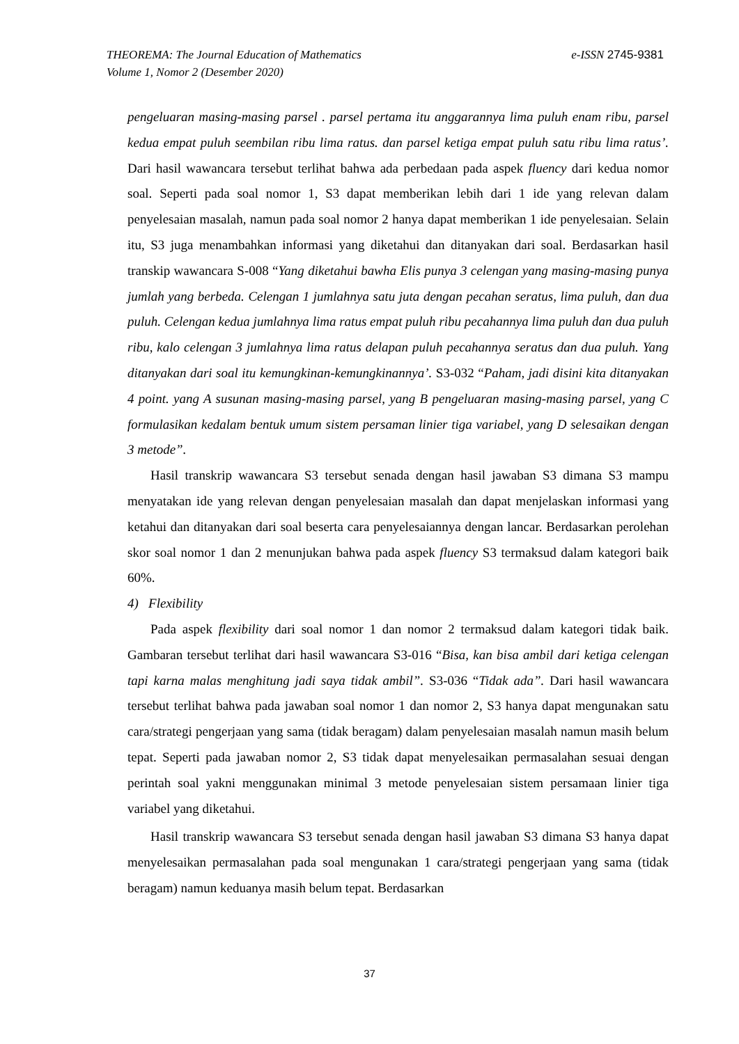THEOREMA: The Journal Education of Mathematics
Volume 1, Nomor 2 (Desember 2020)
e-ISSN 2745-9381
pengeluaran masing-masing parsel . parsel pertama itu anggarannya lima puluh enam ribu, parsel kedua empat puluh seembilan ribu lima ratus. dan parsel ketiga empat puluh satu ribu lima ratus’. Dari hasil wawancara tersebut terlihat bahwa ada perbedaan pada aspek fluency dari kedua nomor soal. Seperti pada soal nomor 1, S3 dapat memberikan lebih dari 1 ide yang relevan dalam penyelesaian masalah, namun pada soal nomor 2 hanya dapat memberikan 1 ide penyelesaian. Selain itu, S3 juga menambahkan informasi yang diketahui dan ditanyakan dari soal. Berdasarkan hasil transkip wawancara S-008 “Yang diketahui bawha Elis punya 3 celengan yang masing-masing punya jumlah yang berbeda. Celengan 1 jumlahnya satu juta dengan pecahan seratus, lima puluh, dan dua puluh. Celengan kedua jumlahnya lima ratus empat puluh ribu pecahannya lima puluh dan dua puluh ribu, kalo celengan 3 jumlahnya lima ratus delapan puluh pecahannya seratus dan dua puluh. Yang ditanyakan dari soal itu kemungkinan-kemungkinannya’. S3-032 “Paham, jadi disini kita ditanyakan 4 point. yang A susunan masing-masing parsel, yang B pengeluaran masing-masing parsel, yang C formulasikan kedalam bentuk umum sistem persaman linier tiga variabel, yang D selesaikan dengan 3 metode”.
Hasil transkrip wawancara S3 tersebut senada dengan hasil jawaban S3 dimana S3 mampu menyatakan ide yang relevan dengan penyelesaian masalah dan dapat menjelaskan informasi yang ketahui dan ditanyakan dari soal beserta cara penyelesaiannya dengan lancar. Berdasarkan perolehan skor soal nomor 1 dan 2 menunjukan bahwa pada aspek fluency S3 termaksud dalam kategori baik 60%.
4) Flexibility
Pada aspek flexibility dari soal nomor 1 dan nomor 2 termaksud dalam kategori tidak baik. Gambaran tersebut terlihat dari hasil wawancara S3-016 “Bisa, kan bisa ambil dari ketiga celengan tapi karna malas menghitung jadi saya tidak ambil”. S3-036 “Tidak ada”. Dari hasil wawancara tersebut terlihat bahwa pada jawaban soal nomor 1 dan nomor 2, S3 hanya dapat mengunakan satu cara/strategi pengerjaan yang sama (tidak beragam) dalam penyelesaian masalah namun masih belum tepat. Seperti pada jawaban nomor 2, S3 tidak dapat menyelesaikan permasalahan sesuai dengan perintah soal yakni menggunakan minimal 3 metode penyelesaian sistem persamaan linier tiga variabel yang diketahui.
Hasil transkrip wawancara S3 tersebut senada dengan hasil jawaban S3 dimana S3 hanya dapat menyelesaikan permasalahan pada soal mengunakan 1 cara/strategi pengerjaan yang sama (tidak beragam) namun keduanya masih belum tepat. Berdasarkan
37